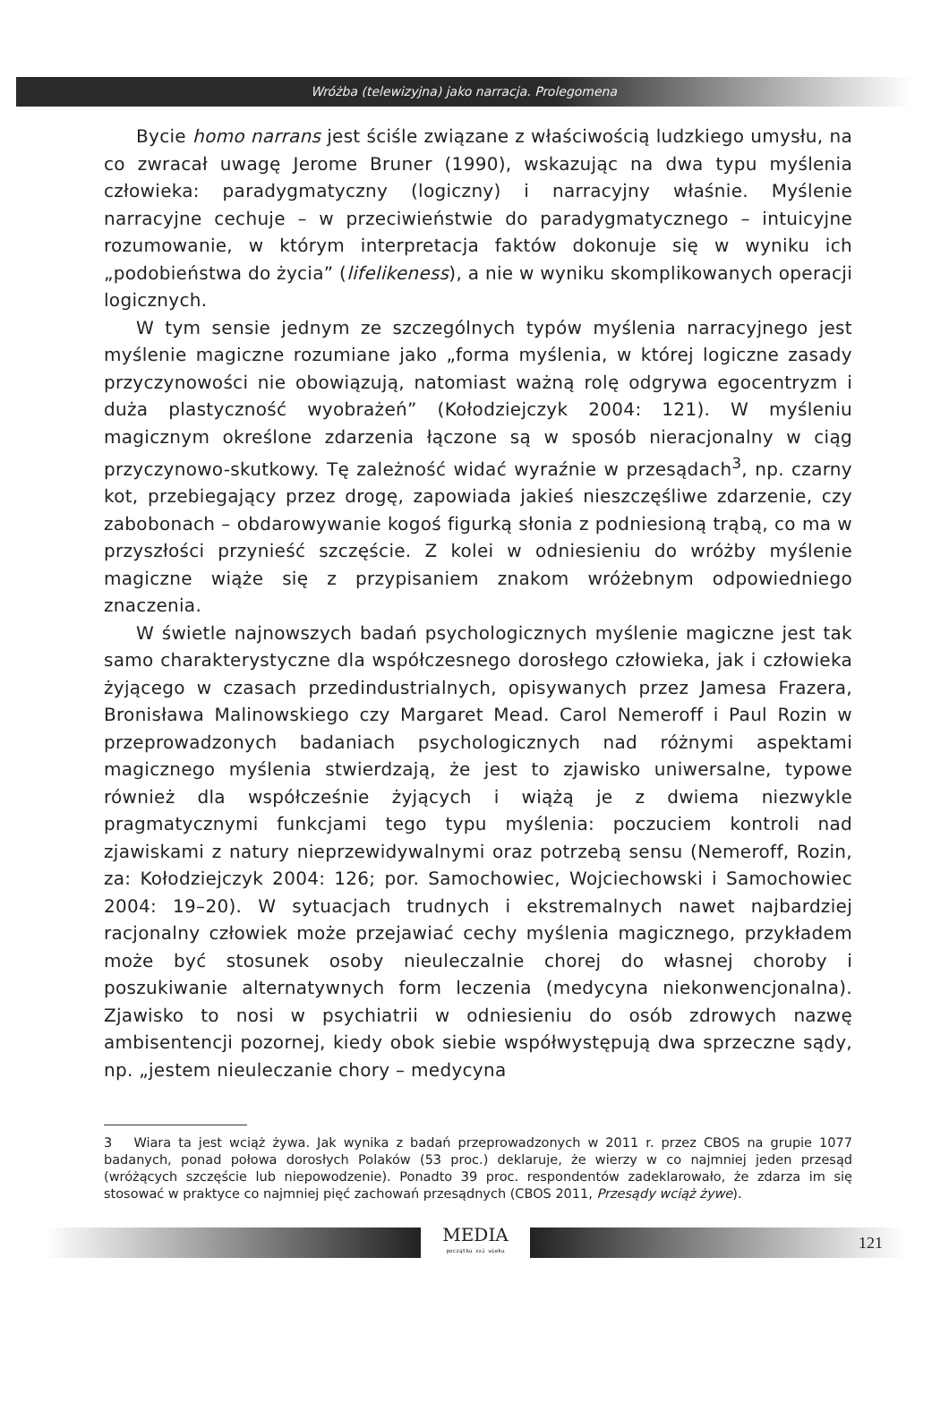Wróżba (telewizyjna) jako narracja. Prolegomena
Bycie homo narrans jest ściśle związane z właściwością ludzkiego umysłu, na co zwracał uwagę Jerome Bruner (1990), wskazując na dwa typu myślenia człowieka: paradygmatyczny (logiczny) i narracyjny właśnie. Myślenie narracyjne cechuje – w przeciwieństwie do paradygmatycznego – intuicyjne rozumowanie, w którym interpretacja faktów dokonuje się w wyniku ich „podobieństwa do życia” (lifelikeness), a nie w wyniku skomplikowanych operacji logicznych.
W tym sensie jednym ze szczególnych typów myślenia narracyjnego jest myślenie magiczne rozumiane jako „forma myślenia, w której logiczne zasady przyczynowości nie obowiązują, natomiast ważną rolę odgrywa egocentryzm i duża plastyczność wyobrażeń” (Kołodziejczyk 2004: 121). W myśleniu magicznym określone zdarzenia łączone są w sposób nieracjonalny w ciąg przyczynowo-skutkowy. Tę zależność widać wyraźnie w przesądach<sup>3</sup>, np. czarny kot, przebiegający przez drogę, zapowiada jakieś nieszczęśliwe zdarzenie, czy zabobonach – obdarowywanie kogoś figurką słonia z podniesioną trąbą, co ma w przyszłości przynieść szczęście. Z kolei w odniesieniu do wróżby myślenie magiczne wiąże się z przypisaniem znakom wróżebnym odpowiedniego znaczenia.
W świetle najnowszych badań psychologicznych myślenie magiczne jest tak samo charakterystyczne dla współczesnego dorosłego człowieka, jak i człowieka żyjącego w czasach przedindustrialnych, opisywanych przez Jamesa Frazera, Bronisława Malinowskiego czy Margaret Mead. Carol Nemeroff i Paul Rozin w przeprowadzonych badaniach psychologicznych nad różnymi aspektami magicznego myślenia stwierdzają, że jest to zjawisko uniwersalne, typowe również dla współcześnie żyjących i wiążą je z dwiema niezwykle pragmatycznymi funkcjami tego typu myślenia: poczuciem kontroli nad zjawiskami z natury nieprzewidywalnymi oraz potrzebą sensu (Nemeroff, Rozin, za: Kołodziejczyk 2004: 126; por. Samochowiec, Wojciechowski i Samochowiec 2004: 19–20). W sytuacjach trudnych i ekstremalnych nawet najbardziej racjonalny człowiek może przejawiać cechy myślenia magicznego, przykładem może być stosunek osoby nieuleczalnie chorej do własnej choroby i poszukiwanie alternatywnych form leczenia (medycyna niekonwencjonalna). Zjawisko to nosi w psychiatrii w odniesieniu do osób zdrowych nazwę ambisentencji pozornej, kiedy obok siebie współwystępują dwa sprzeczne sądy, np. „jestem nieuleczanie chory – medycyna
3 Wiara ta jest wciąż żywa. Jak wynika z badań przeprowadzonych w 2011 r. przez CBOS na grupie 1077 badanych, ponad połowa dorosłych Polaków (53 proc.) deklaruje, że wierzy w co najmniej jeden przesąd (wróżących szczęście lub niepowodzenie). Ponadto 39 proc. respondentów zadeklarowało, że zdarza im się stosować w praktyce co najmniej pięć zachowań przesądnych (CBOS 2011, Przesądy wciąż żywe).
MEDIA
początku xxi wieku
121